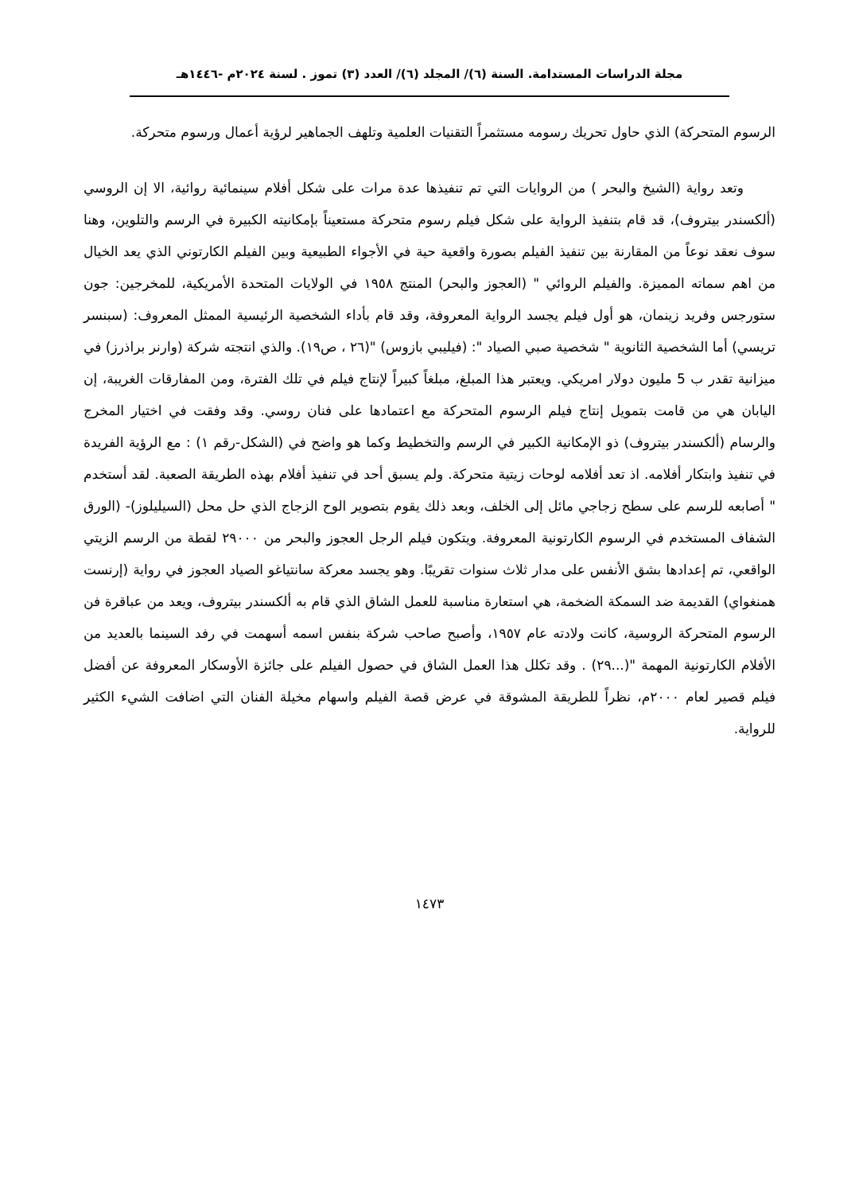مجلة الدراسات المستدامة. السنة (٦)/ المجلد (٦)/ العدد (٣) تموز . لسنة ٢٠٢٤م -١٤٤٦هـ
الرسوم المتحركة) الذي حاول تحريك رسومه مستثمراً التقنيات العلمية وتلهف الجماهير لرؤية أعمال ورسوم متحركة.
وتعد رواية (الشيخ والبحر ) من الروايات التي تم تنفيذها عدة مرات على شكل أفلام سينمائية روائية، الا إن الروسي (ألكسندر بيتروف)، قد قام بتنفيذ الرواية على شكل فيلم رسوم متحركة مستعيناً بإمكانيته الكبيرة في الرسم والتلوين، وهنا سوف نعقد نوعاً من المقارنة بين تنفيذ الفيلم بصورة واقعية حية في الأجواء الطبيعية وبين الفيلم الكارتوني الذي يعد الخيال من اهم سماته المميزة. والفيلم الروائي " (العجوز والبحر) المنتج ١٩٥٨ في الولايات المتحدة الأمريكية، للمخرجين: جون ستورجس وفريد زينمان، هو أول فيلم يجسد الرواية المعروفة، وقد قام بأداء الشخصية الرئيسية الممثل المعروف: (سبنسر تريسي) أما الشخصية الثانوية " شخصية صبي الصياد ": (فيليبي بازوس) "(٢٦ ، ص١٩). والذي انتجته شركة (وارنر براذرز) في ميزانية تقدر ب 5 مليون دولار امريكي. ويعتبر هذا المبلغ، مبلغاً كبيراً لإنتاج فيلم في تلك الفترة، ومن المفارقات الغريبة، إن اليابان هي من قامت بتمويل إنتاج فيلم الرسوم المتحركة مع اعتمادها على فنان روسي. وقد وفقت في اختيار المخرج والرسام (ألكسندر بيتروف) ذو الإمكانية الكبير في الرسم والتخطيط وكما هو واضح في (الشكل-رقم ١) : مع الرؤية الفريدة في تنفيذ وابتكار أفلامه. اذ تعد أفلامه لوحات زيتية متحركة. ولم يسبق أحد في تنفيذ أفلام بهذه الطريقة الصعبة. لقد أستخدم " أصابعه للرسم على سطح زجاجي مائل إلى الخلف، وبعد ذلك يقوم بتصوير الوح الزجاج الذي حل محل (السيليلوز)- (الورق الشفاف المستخدم في الرسوم الكارتونية المعروفة. ويتكون فيلم الرجل العجوز والبحر من ٢٩٠٠٠ لقطة من الرسم الزيتي الواقعي، تم إعدادها بشق الأنفس على مدار ثلاث سنوات تقريبًا. وهو يجسد معركة سانتياغو الصياد العجوز في رواية (إرنست همنغواي) القديمة ضد السمكة الضخمة، هي استعارة مناسبة للعمل الشاق الذي قام به ألكسندر بيتروف، ويعد من عباقرة فن الرسوم المتحركة الروسية، كانت ولادته عام ١٩٥٧، وأصبح صاحب شركة بنفس اسمه أسهمت في رفد السينما بالعديد من الأفلام الكارتونية المهمة "(...٢٩) . وقد تكلل هذا العمل الشاق في حصول الفيلم على جائزة الأوسكار المعروفة عن أفضل فيلم قصير لعام ٢٠٠٠م، نظراً للطريقة المشوقة في عرض قصة الفيلم واسهام مخيلة الفنان التي اضافت الشيء الكثير للرواية.
١٤٧٣